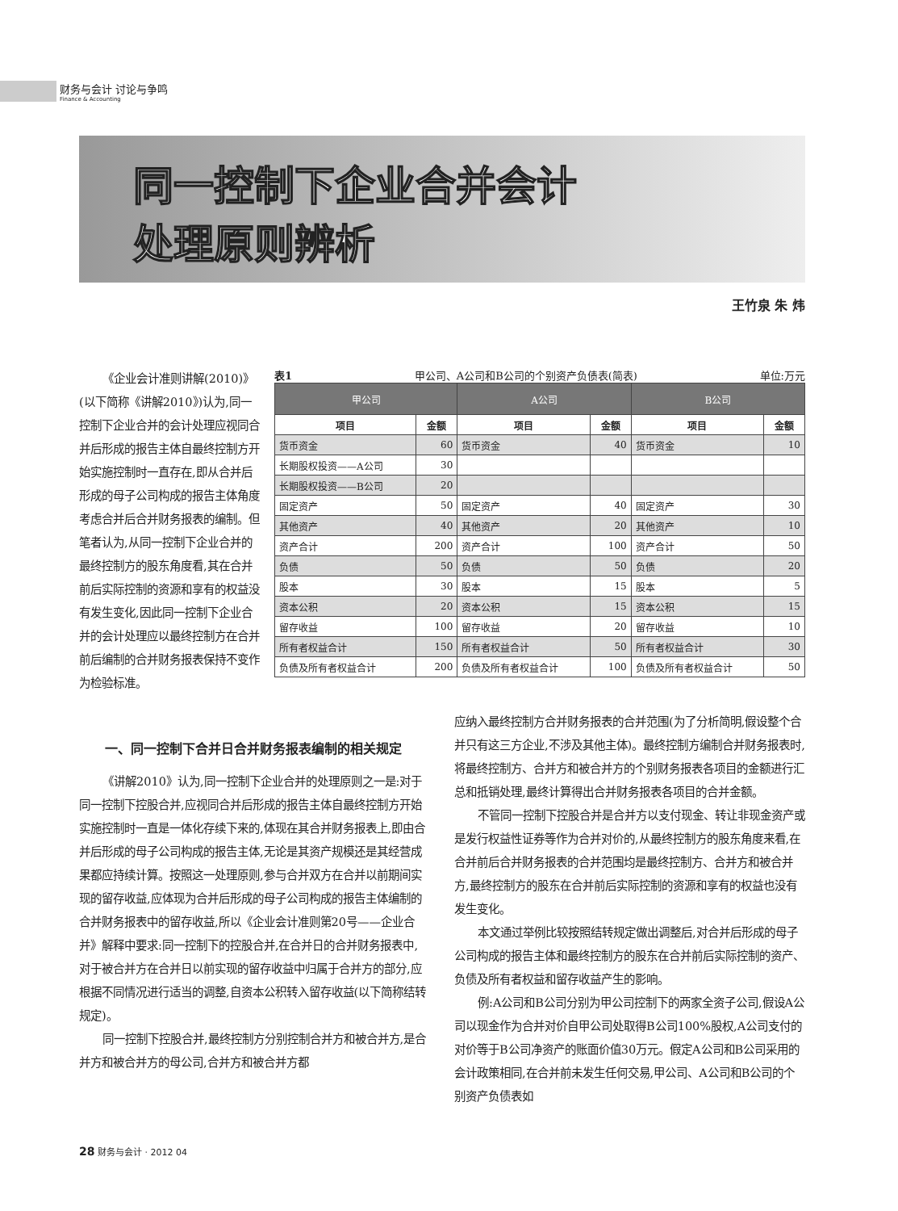财务与会计 讨论与争鸣
Finance & Accounting
同一控制下企业合并会计
处理原则辨析
王竹泉 朱 炜
《企业会计准则讲解(2010)》(以下简称《讲解2010》)认为,同一控制下企业合并的会计处理应视同合并后形成的报告主体自最终控制方开始实施控制时一直存在,即从合并后形成的母子公司构成的报告主体角度考虑合并后合并财务报表的编制。但笔者认为,从同一控制下企业合并的最终控制方的股东角度看,其在合并前后实际控制的资源和享有的权益没有发生变化,因此同一控制下企业合并的会计处理应以最终控制方在合并前后编制的合并财务报表保持不变作为检验标准。
表1 甲公司、A公司和B公司的个别资产负债表(简表) 单位:万元
| 甲公司 | | A公司 | | B公司 | |
| --- | --- | --- | --- | --- | --- |
| 项目 | 金额 | 项目 | 金额 | 项目 | 金额 |
| 货币资金 | 60 | 货币资金 | 40 | 货币资金 | 10 |
| 长期股权投资——A公司 | 30 | | | | |
| 长期股权投资——B公司 | 20 | | | | |
| 固定资产 | 50 | 固定资产 | 40 | 固定资产 | 30 |
| 其他资产 | 40 | 其他资产 | 20 | 其他资产 | 10 |
| 资产合计 | 200 | 资产合计 | 100 | 资产合计 | 50 |
| 负债 | 50 | 负债 | 50 | 负债 | 20 |
| 股本 | 30 | 股本 | 15 | 股本 | 5 |
| 资本公积 | 20 | 资本公积 | 15 | 资本公积 | 15 |
| 留存收益 | 100 | 留存收益 | 20 | 留存收益 | 10 |
| 所有者权益合计 | 150 | 所有者权益合计 | 50 | 所有者权益合计 | 30 |
| 负债及所有者权益合计 | 200 | 负债及所有者权益合计 | 100 | 负债及所有者权益合计 | 50 |
一、同一控制下合并日合并财务报表编制的相关规定
《讲解2010》认为,同一控制下企业合并的处理原则之一是:对于同一控制下控股合并,应视同合并后形成的报告主体自最终控制方开始实施控制时一直是一体化存续下来的,体现在其合并财务报表上,即由合并后形成的母子公司构成的报告主体,无论是其资产规模还是其经营成果都应持续计算。按照这一处理原则,参与合并双方在合并以前期间实现的留存收益,应体现为合并后形成的母子公司构成的报告主体编制的合并财务报表中的留存收益,所以《企业会计准则第20号——企业合并》解释中要求:同一控制下的控股合并,在合并日的合并财务报表中,对于被合并方在合并日以前实现的留存收益中归属于合并方的部分,应根据不同情况进行适当的调整,自资本公积转入留存收益(以下简称结转规定)。
同一控制下控股合并,最终控制方分别控制合并方和被合并方,是合并方和被合并方的母公司,合并方和被合并方都
应纳入最终控制方合并财务报表的合并范围(为了分析简明,假设整个合并只有这三方企业,不涉及其他主体)。最终控制方编制合并财务报表时,将最终控制方、合并方和被合并方的个别财务报表各项目的金额进行汇总和抵销处理,最终计算得出合并财务报表各项目的合并金额。
不管同一控制下控股合并是合并方以支付现金、转让非现金资产或是发行权益性证券等作为合并对价的,从最终控制方的股东角度来看,在合并前后合并财务报表的合并范围均是最终控制方、合并方和被合并方,最终控制方的股东在合并前后实际控制的资源和享有的权益也没有发生变化。
本文通过举例比较按照结转规定做出调整后,对合并后形成的母子公司构成的报告主体和最终控制方的股东在合并前后实际控制的资产、负债及所有者权益和留存收益产生的影响。
例:A公司和B公司分别为甲公司控制下的两家全资子公司,假设A公司以现金作为合并对价自甲公司处取得B公司100%股权,A公司支付的对价等于B公司净资产的账面价值30万元。假定A公司和B公司采用的会计政策相同,在合并前未发生任何交易,甲公司、A公司和B公司的个别资产负债表如
28 财务与会计 · 2012 04